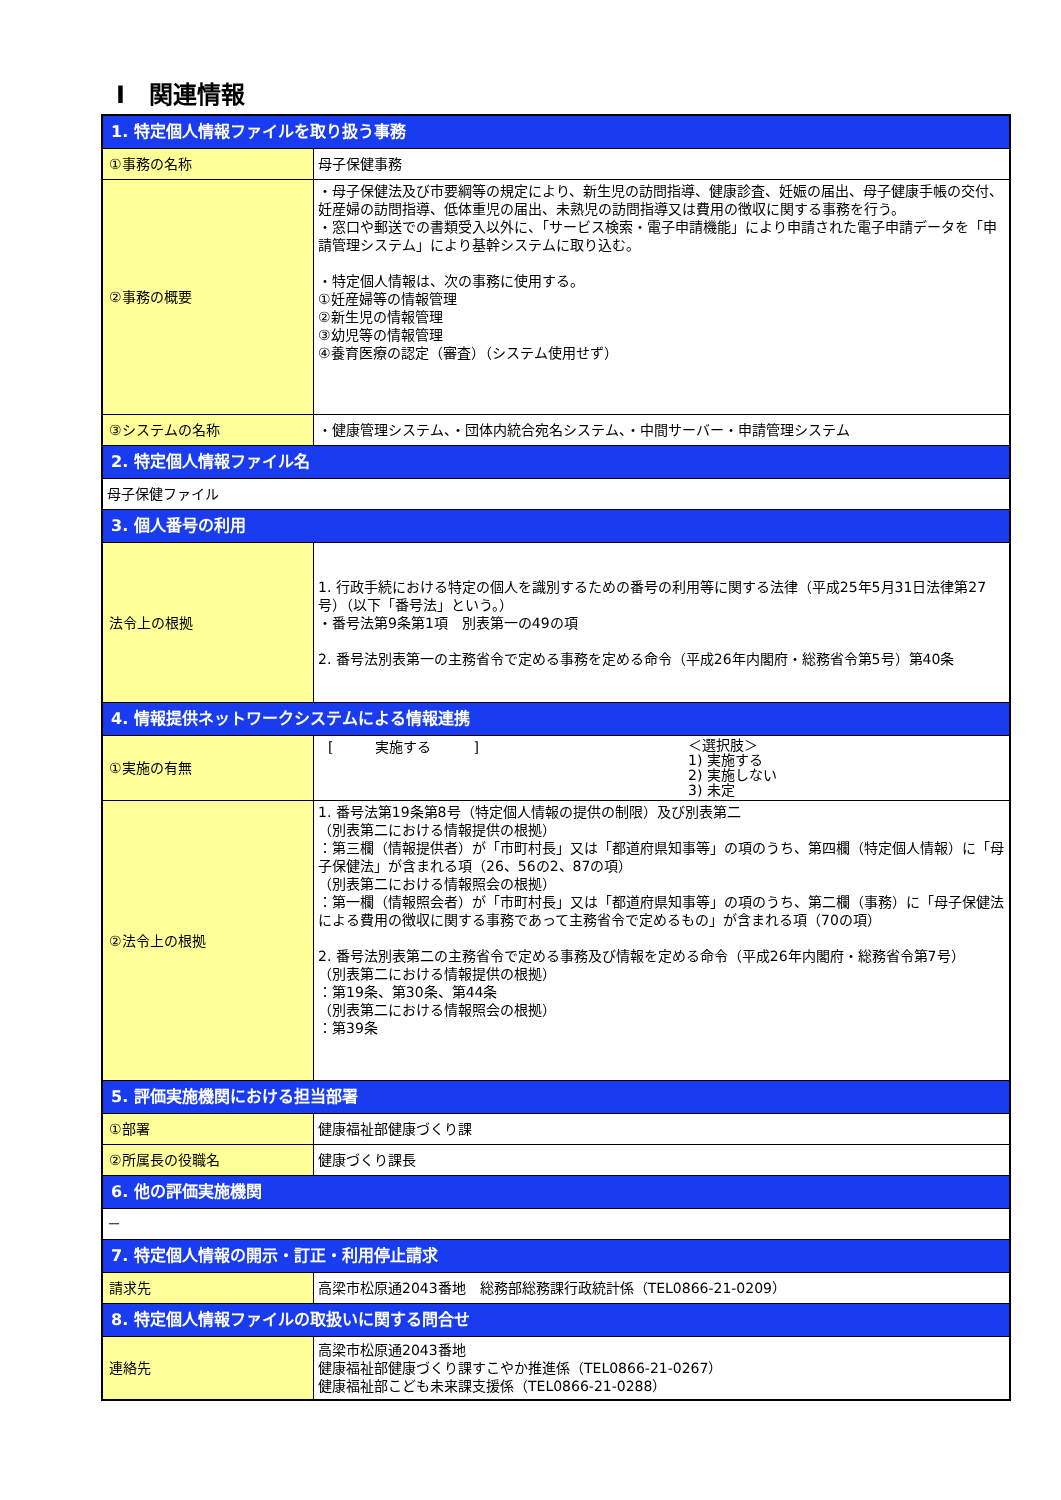Ⅰ　関連情報
| 1. 特定個人情報ファイルを取り扱う事務 | |
| ①事務の名称 | 母子保健事務 |
| ②事務の概要 | ・母子保健法及び市要綱等の規定により、新生児の訪問指導、健康診査、妊娠の届出、母子健康手帳の交付、妊産婦の訪問指導、低体重児の届出、未熟児の訪問指導又は費用の徴収に関する事務を行う。 ・窓口や郵送での書類受入以外に、「サービス検索・電子申請機能」により申請された電子申請データを「申請管理システム」により基幹システムに取り込む。 ・特定個人情報は、次の事務に使用する。 ①妊産婦等の情報管理 ②新生児の情報管理 ③幼児等の情報管理 ④養育医療の認定（審査）（システム使用せず） |
| ③システムの名称 | ・健康管理システム、・団体内統合宛名システム、・中間サーバー・申請管理システム |
| 2. 特定個人情報ファイル名 | |
| 母子保健ファイル | |
| 3. 個人番号の利用 | |
| 法令上の根拠 | 1. 行政手続における特定の個人を識別するための番号の利用等に関する法律（平成25年5月31日法律第27号）（以下「番号法」という。） ・番号法第9条第1項 別表第一の49の項 2. 番号法別表第一の主務省令で定める事務を定める命令（平成26年内閣府・総務省令第5号）第40条 |
| 4. 情報提供ネットワークシステムによる情報連携 | |
| ①実施の有無 | [ 実施する ] ＜選択肢＞ 1) 実施する 2) 実施しない 3) 未定 |
| ②法令上の根拠 | 1. 番号法第19条第8号（特定個人情報の提供の制限）及び別表第二 （別表第二における情報提供の根拠） ：第三欄（情報提供者）が「市町村長」又は「都道府県知事等」の項のうち、第四欄（特定個人情報）に「母子保健法」が含まれる項（26、56の2、87の項） （別表第二における情報照会の根拠） ：第一欄（情報照会者）が「市町村長」又は「都道府県知事等」の項のうち、第二欄（事務）に「母子保健法による費用の徴収に関する事務であって主務省令で定めるもの」が含まれる項（70の項） 2. 番号法別表第二の主務省令で定める事務及び情報を定める命令（平成26年内閣府・総務省令第7号） （別表第二における情報提供の根拠） ：第19条、第30条、第44条 （別表第二における情報照会の根拠） ：第39条 |
| 5. 評価実施機関における担当部署 | |
| ①部署 | 健康福祉部健康づくり課 |
| ②所属長の役職名 | 健康づくり課長 |
| 6. 他の評価実施機関 | |
| － | |
| 7. 特定個人情報の開示・訂正・利用停止請求 | |
| 請求先 | 高梁市松原通2043番地 総務部総務課行政統計係（TEL0866-21-0209） |
| 8. 特定個人情報ファイルの取扱いに関する問合せ | |
| 連絡先 | 高梁市松原通2043番地 健康福祉部健康づくり課すこやか推進係（TEL0866-21-0267） 健康福祉部こども未来課支援係（TEL0866-21-0288） |